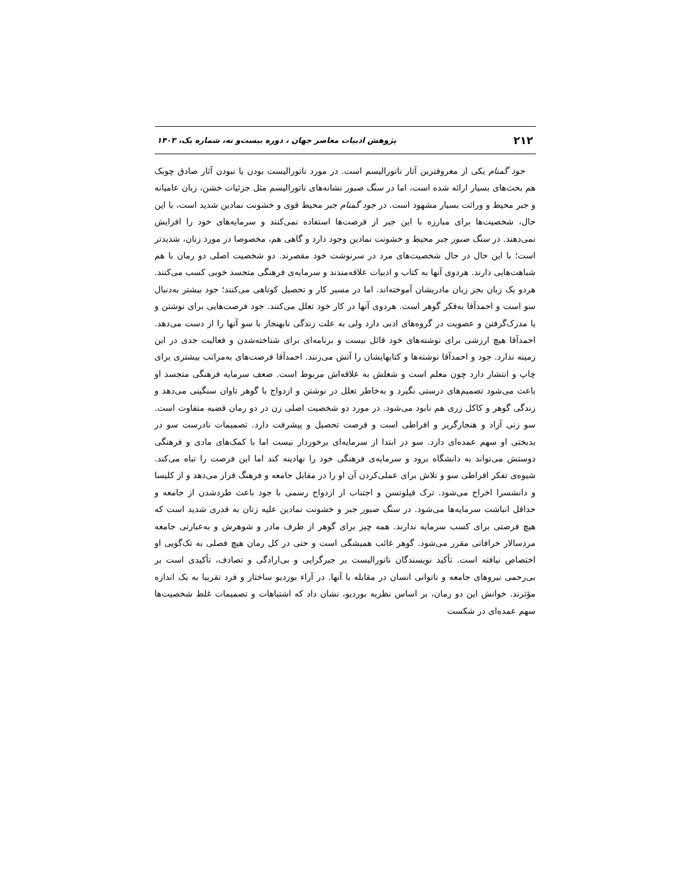۲۱۲ پژوهش ادبیات معاصر جهان ، دوره بیست‌و نه، شماره یک، ۱۴۰۳
جود گمنام یکی از معروفترین آثار ناتورالیسم است. در مورد ناتورالیست بودن یا نبودن آثار صادق چوبک هم بحث‌های بسیار ارائه شده است، اما در سنگ صبور نشانه‌های ناتورالیسم مثل جزئیات خشن، زبان عامیانه و جبر محیط و وراثت بسیار مشهود است. در جود گمنام جبر محیط قوی و خشونت نمادین شدید است، با این حال، شخصیت‌ها برای مبارزه با این جبر از فرصت‌ها استفاده نمی‌کنند و سرمایه‌های خود را افزایش نمی‌دهند. در سنگ صبور جبر محیط و خشونت نمادین وجود دارد و گاهی هم، مخصوصا در مورد زنان، شدیدتر است؛ با این حال در حال شخصیت‌های مرد در سرنوشت خود مقصرند. دو شخصیت اصلی دو رمان با هم شباهت‌هایی دارند. هردوی آنها به کتاب و ادبیات علاقه‌مندند و سرمایه‌ی فرهنگی متجسد خوبی کسب می‌کنند. هردو یک زبان بجز زبان مادریشان آموخته‌اند. اما در مسیر کار و تحصیل کوتاهی می‌کنند؛ جود بیشتر به‌دنبال سو است و احمدآقا به‌فکر گوهر است. هردوی آنها در کار خود تعلل می‌کنند. جود فرصت‌هایی برای نوشتن و یا مدرک‌گرفتن و عضویت در گروه‌های ادبی دارد ولی به علت زندگی نابهنجار با سو آنها را از دست می‌دهد. احمدآقا هیچ ارزشی برای نوشته‌های خود قائل نیست و برنامه‌ای برای شناخته‌شدن و فعالیت جدی در این زمینه ندارد. جود و احمدآقا نوشته‌ها و کتابهایشان را آتش می‌زنند. احمدآقا فرصت‌های به‌مراتب بیشتری برای چاپ و انتشار دارد چون معلم است و شغلش به علاقه‌اش مربوط است. ضعف سرمایه فرهنگی متجسد او باعث می‌شود تصمیم‌های درستی نگیرد و به‌خاطر تعلل در نوشتن و ازدواج با گوهر تاوان سنگینی می‌دهد و زندگی گوهر و کاکل زری هم نابود می‌شود. در مورد دو شخصیت اصلی زن در دو رمان قضیه متفاوت است. سو زنی آزاد و هنجارگریز و افراطی است و فرصت تحصیل و پیشرفت دارد. تصمیمات نادرست سو در بدبختی او سهم عمده‌ای دارد. سو در ابتدا از سرمایه‌ای برخوردار نیست اما با کمک‌های مادی و فرهنگی دوستش می‌تواند به دانشگاه برود و سرمایه‌ی فرهنگی خود را نهادینه کند اما این فرصت را تباه می‌کند. شیوه‌ی تفکر افراطی سو و تلاش برای عملی‌کردن آن او را در مقابل جامعه و فرهنگ قرار می‌دهد و از کلیسا و دانشسرا اخراج می‌شود. ترک فیلوتسن و اجتناب از ازدواج رسمی با جود باعث طردشدن از جامعه و حداقل انباشت سرمایه‌ها می‌شود. در سنگ صبور جبر و خشونت نمادین علیه زنان به قدری شدید است که هیچ فرصتی برای کسب سرمایه ندارند. همه چیز برای گوهر از طرف مادر و شوهرش و به‌عبارتی جامعه مردسالار خرافاتی مقرر می‌شود. گوهر غائب همیشگی است و حتی در کل رمان هیچ فصلی به تک‌گویی او اختصاص نیافته است. تأکید نویسندگان ناتورالیست بر جبرگرایی و بی‌ارادگی و تصادف، تأکیدی است بر بی‌رحمی نیروهای جامعه و ناتوانی انسان در مقابله با آنها. در آراء بوردیو ساختار و فرد تقریبا به یک اندازه مؤثرند. خوانش این دو رمان، بر اساس نظریه بوردیو، نشان داد که اشتباهات و تصمیمات غلط شخصیت‌ها سهم عمده‌ای در شکست